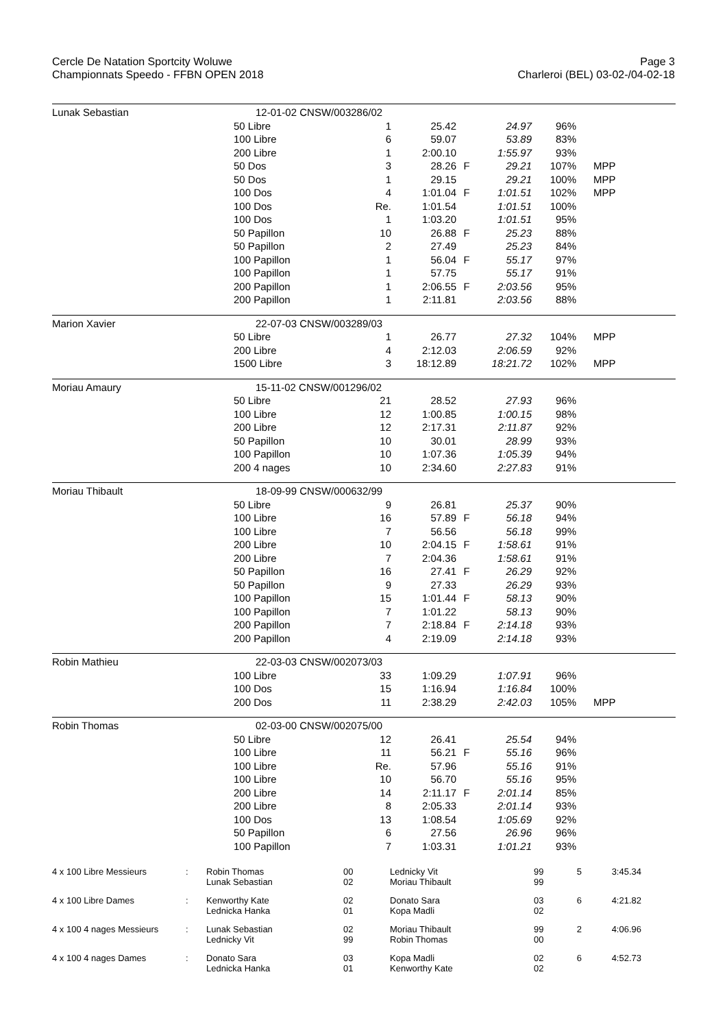Cercle De Natation Sportcity Woluwe
Championnats Speedo - FFBN OPEN 2018
Page 3
Charleroi (BEL) 03-02-/04-02-18
| Lunak Sebastian | 12-01-02 CNSW/003286/02 | | | | | | |
| | 50 Libre | 1 | 25.42 | | 24.97 | 96% | |
| | 100 Libre | 6 | 59.07 | | 53.89 | 83% | |
| | 200 Libre | 1 | 2:00.10 | | 1:55.97 | 93% | |
| | 50 Dos | 3 | 28.26 | F | 29.21 | 107% | MPP |
| | 50 Dos | 1 | 29.15 | | 29.21 | 100% | MPP |
| | 100 Dos | 4 | 1:01.04 | F | 1:01.51 | 102% | MPP |
| | 100 Dos | Re. | 1:01.54 | | 1:01.51 | 100% | |
| | 100 Dos | 1 | 1:03.20 | | 1:01.51 | 95% | |
| | 50 Papillon | 10 | 26.88 | F | 25.23 | 88% | |
| | 50 Papillon | 2 | 27.49 | | 25.23 | 84% | |
| | 100 Papillon | 1 | 56.04 | F | 55.17 | 97% | |
| | 100 Papillon | 1 | 57.75 | | 55.17 | 91% | |
| | 200 Papillon | 1 | 2:06.55 | F | 2:03.56 | 95% | |
| | 200 Papillon | 1 | 2:11.81 | | 2:03.56 | 88% | |
| Marion Xavier | 22-07-03 CNSW/003289/03 | | | | | | |
| | 50 Libre | 1 | 26.77 | | 27.32 | 104% | MPP |
| | 200 Libre | 4 | 2:12.03 | | 2:06.59 | 92% | |
| | 1500 Libre | 3 | 18:12.89 | | 18:21.72 | 102% | MPP |
| Moriau Amaury | 15-11-02 CNSW/001296/02 | | | | | | |
| | 50 Libre | 21 | 28.52 | | 27.93 | 96% | |
| | 100 Libre | 12 | 1:00.85 | | 1:00.15 | 98% | |
| | 200 Libre | 12 | 2:17.31 | | 2:11.87 | 92% | |
| | 50 Papillon | 10 | 30.01 | | 28.99 | 93% | |
| | 100 Papillon | 10 | 1:07.36 | | 1:05.39 | 94% | |
| | 200 4 nages | 10 | 2:34.60 | | 2:27.83 | 91% | |
| Moriau Thibault | 18-09-99 CNSW/000632/99 | | | | | | |
| | 50 Libre | 9 | 26.81 | | 25.37 | 90% | |
| | 100 Libre | 16 | 57.89 | F | 56.18 | 94% | |
| | 100 Libre | 7 | 56.56 | | 56.18 | 99% | |
| | 200 Libre | 10 | 2:04.15 | F | 1:58.61 | 91% | |
| | 200 Libre | 7 | 2:04.36 | | 1:58.61 | 91% | |
| | 50 Papillon | 16 | 27.41 | F | 26.29 | 92% | |
| | 50 Papillon | 9 | 27.33 | | 26.29 | 93% | |
| | 100 Papillon | 15 | 1:01.44 | F | 58.13 | 90% | |
| | 100 Papillon | 7 | 1:01.22 | | 58.13 | 90% | |
| | 200 Papillon | 7 | 2:18.84 | F | 2:14.18 | 93% | |
| | 200 Papillon | 4 | 2:19.09 | | 2:14.18 | 93% | |
| Robin Mathieu | 22-03-03 CNSW/002073/03 | | | | | | |
| | 100 Libre | 33 | 1:09.29 | | 1:07.91 | 96% | |
| | 100 Dos | 15 | 1:16.94 | | 1:16.84 | 100% | |
| | 200 Dos | 11 | 2:38.29 | | 2:42.03 | 105% | MPP |
| Robin Thomas | 02-03-00 CNSW/002075/00 | | | | | | |
| | 50 Libre | 12 | 26.41 | | 25.54 | 94% | |
| | 100 Libre | 11 | 56.21 | F | 55.16 | 96% | |
| | 100 Libre | Re. | 57.96 | | 55.16 | 91% | |
| | 100 Libre | 10 | 56.70 | | 55.16 | 95% | |
| | 200 Libre | 14 | 2:11.17 | F | 2:01.14 | 85% | |
| | 200 Libre | 8 | 2:05.33 | | 2:01.14 | 93% | |
| | 100 Dos | 13 | 1:08.54 | | 1:05.69 | 92% | |
| | 50 Papillon | 6 | 27.56 | | 26.96 | 96% | |
| | 100 Papillon | 7 | 1:03.31 | | 1:01.21 | 93% | |
| 4 x 100 Libre Messieurs | : | Robin Thomas Lunak Sebastian | 00 02 | Lednicky Vit Moriau Thibault | 99 99 | 5 | 3:45.34 |
| 4 x 100 Libre Dames | : | Kenworthy Kate Lednicka Hanka | 02 01 | Donato Sara Kopa Madli | 03 02 | 6 | 4:21.82 |
| 4 x 100 4 nages Messieurs | : | Lunak Sebastian Lednicky Vit | 02 99 | Moriau Thibault Robin Thomas | 99 00 | 2 | 4:06.96 |
| 4 x 100 4 nages Dames | : | Donato Sara Lednicka Hanka | 03 01 | Kopa Madli Kenworthy Kate | 02 02 | 6 | 4:52.73 |